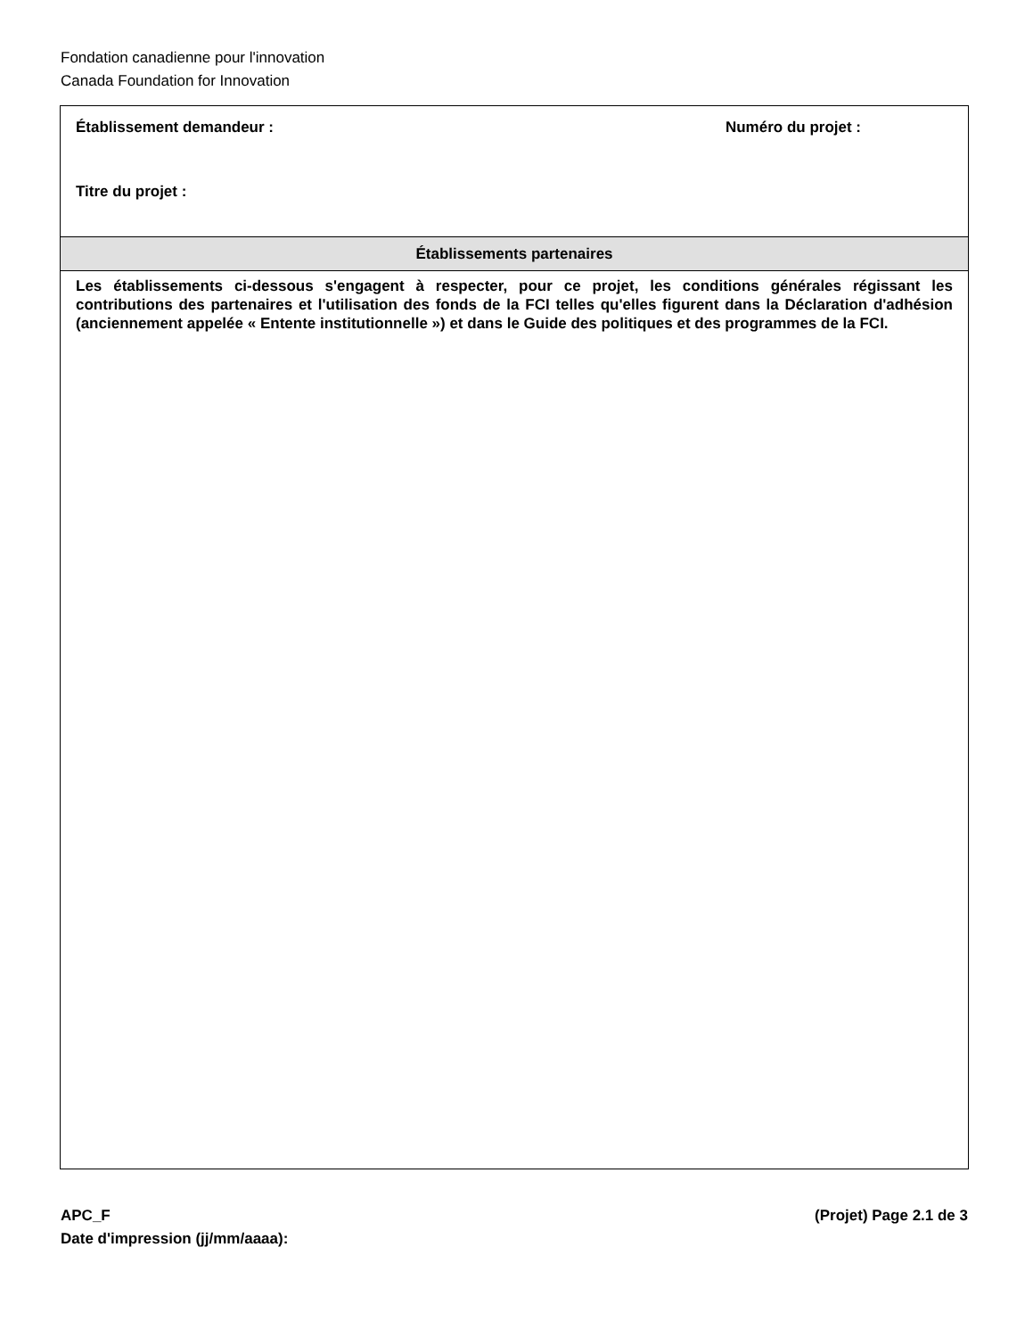Fondation canadienne pour l'innovation
Canada Foundation for Innovation
Établissement demandeur : Numéro du projet :
Titre du projet :
Établissements partenaires
Les établissements ci-dessous s'engagent à respecter, pour ce projet, les conditions générales régissant les contributions des partenaires et l'utilisation des fonds de la FCI telles qu'elles figurent dans la Déclaration d'adhésion (anciennement appelée « Entente institutionnelle ») et dans le Guide des politiques et des programmes de la FCI.
APC_F (Projet) Page 2.1 de 3
Date d'impression (jj/mm/aaaa):